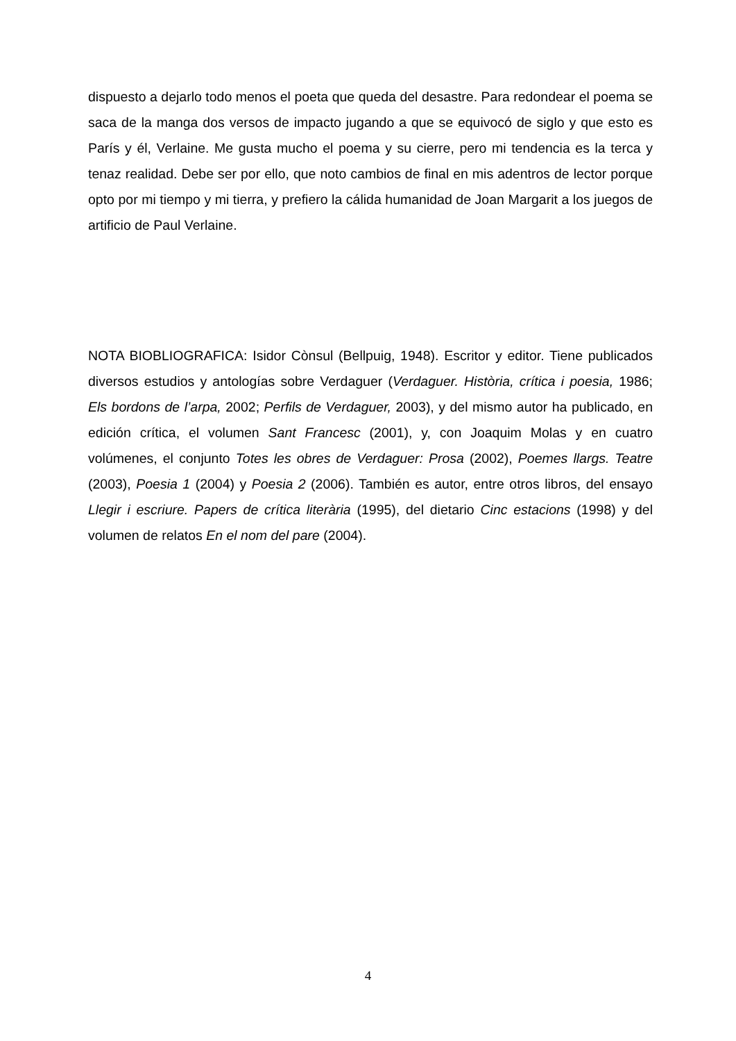dispuesto a dejarlo todo menos el poeta que queda del desastre. Para redondear el poema se saca de la manga dos versos de impacto jugando a que se equivocó de siglo y que esto es París y él, Verlaine. Me gusta mucho el poema y su cierre, pero mi tendencia es la terca y tenaz realidad. Debe ser por ello, que noto cambios de final en mis adentros de lector porque opto por mi tiempo y mi tierra, y prefiero la cálida humanidad de Joan Margarit a los juegos de artificio de Paul Verlaine.
NOTA BIOBLIOGRAFICA: Isidor Cònsul (Bellpuig, 1948). Escritor y editor. Tiene publicados diversos estudios y antologías sobre Verdaguer (Verdaguer. Història, crítica i poesia, 1986; Els bordons de l’arpa, 2002; Perfils de Verdaguer, 2003), y del mismo autor ha publicado, en edición crítica, el volumen Sant Francesc (2001), y, con Joaquim Molas y en cuatro volúmenes, el conjunto Totes les obres de Verdaguer: Prosa (2002), Poemes llargs. Teatre (2003), Poesia 1 (2004) y Poesia 2 (2006). También es autor, entre otros libros, del ensayo Llegir i escriure. Papers de crítica literària (1995), del dietario Cinc estacions (1998) y del volumen de relatos En el nom del pare (2004).
4